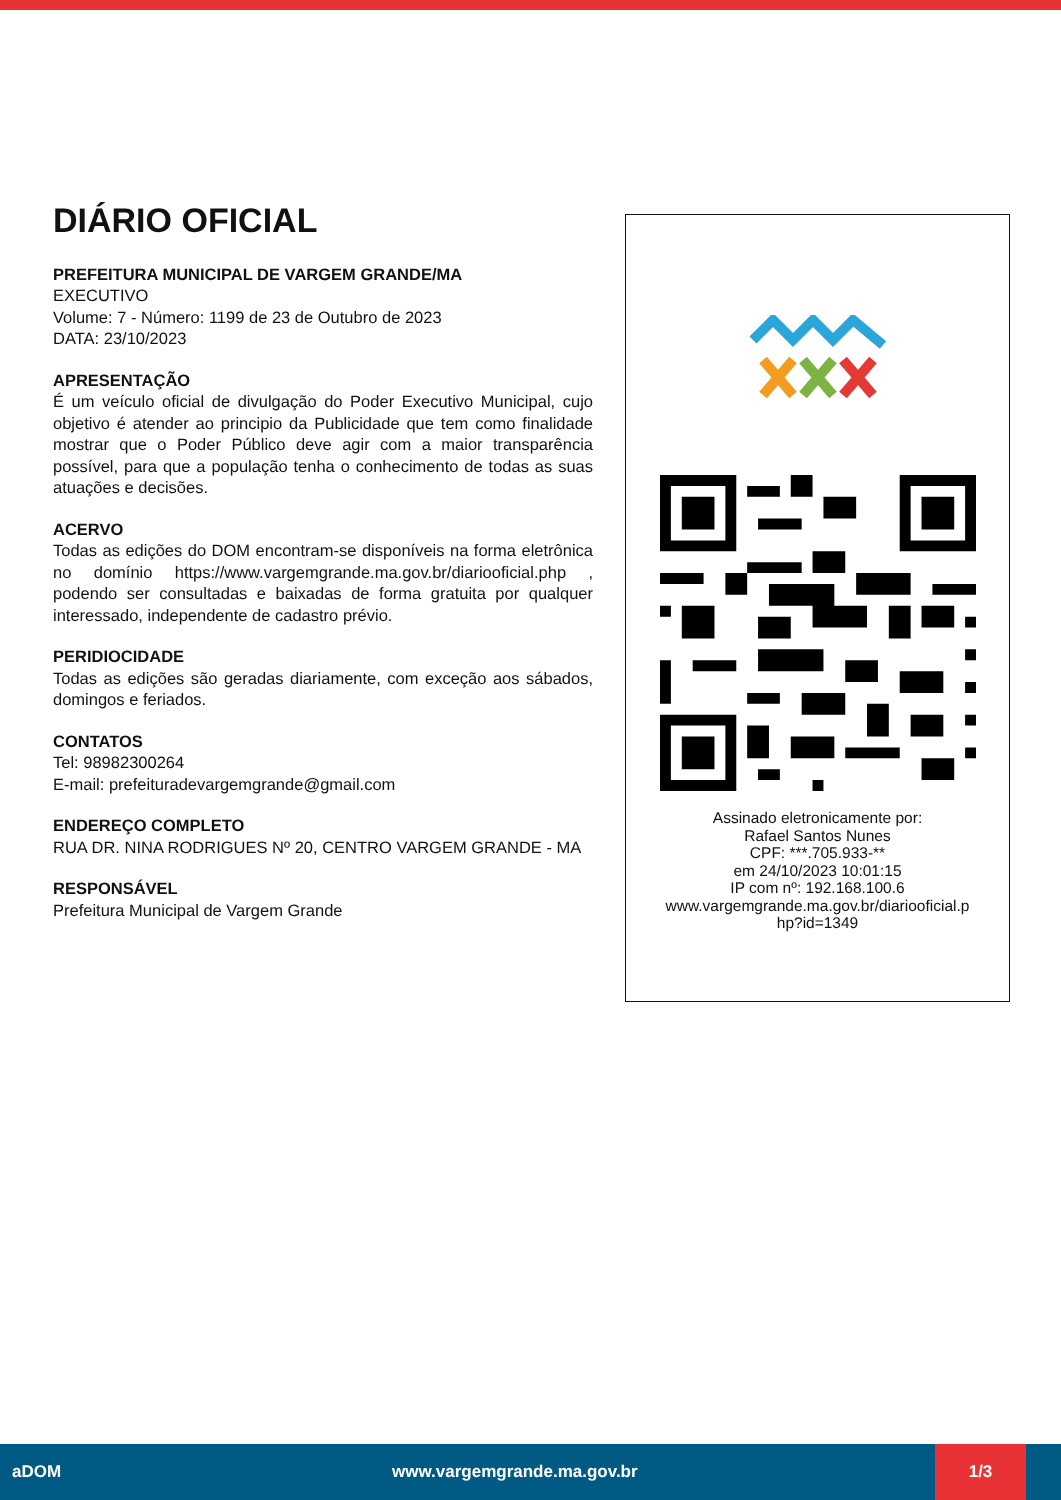DIÁRIO OFICIAL
PREFEITURA MUNICIPAL DE VARGEM GRANDE/MA
EXECUTIVO
Volume: 7 - Número: 1199 de 23 de Outubro de 2023
DATA: 23/10/2023
APRESENTAÇÃO
É um veículo oficial de divulgação do Poder Executivo Municipal, cujo objetivo é atender ao principio da Publicidade que tem como finalidade mostrar que o Poder Público deve agir com a maior transparência possível, para que a população tenha o conhecimento de todas as suas atuações e decisões.
ACERVO
Todas as edições do DOM encontram-se disponíveis na forma eletrônica no domínio https://www.vargemgrande.ma.gov.br/diariooficial.php , podendo ser consultadas e baixadas de forma gratuita por qualquer interessado, independente de cadastro prévio.
PERIDIOCIDADE
Todas as edições são geradas diariamente, com exceção aos sábados, domingos e feriados.
CONTATOS
Tel: 98982300264
E-mail: prefeituradevargemgrande@gmail.com
ENDEREÇO COMPLETO
RUA DR. NINA RODRIGUES Nº 20, CENTRO VARGEM GRANDE - MA
RESPONSÁVEL
Prefeitura Municipal de Vargem Grande
Assinado eletronicamente por:
Rafael Santos Nunes
CPF: ***.705.933-**
em 24/10/2023 10:01:15
IP com nº: 192.168.100.6
www.vargemgrande.ma.gov.br/diariooficial.p
hp?id=1349
aDOM www.vargemgrande.ma.gov.br
1/3